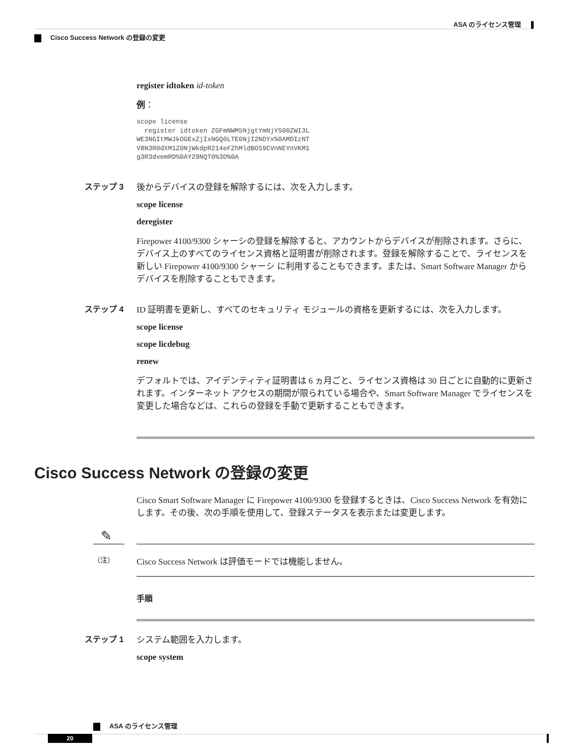ASA のライセンス管理
Cisco Success Network の登録の変更
register idtoken id-token
例：
scope license
  register idtoken ZGFmNWM5NjgtYmNjYS00ZWI3L
WE3NGItMWJkOGExZjIxNGQ0LTE0NjI2NDYx%0AMDIzNT
V8N3R0dXM1Z0NjWkdpR214eFZhMldBOS9CVnNEYnVKM1
g3R3dvemRD%0AY29NQT0%3D%0A
ステップ 3 後からデバイスの登録を解除するには、次を入力します。
scope license
deregister
Firepower 4100/9300 シャーシの登録を解除すると、アカウントからデバイスが削除されます。さらに、デバイス上のすべてのライセンス資格と証明書が削除されます。登録を解除することで、ライセンスを新しい Firepower 4100/9300 シャーシ に利用することもできます。または、Smart Software Manager からデバイスを削除することもできます。
ステップ 4 ID 証明書を更新し、すべてのセキュリティ モジュールの資格を更新するには、次を入力します。
scope license
scope licdebug
renew
デフォルトでは、アイデンティティ証明書は 6 ヵ月ごと、ライセンス資格は 30 日ごとに自動的に更新されます。インターネット アクセスの期間が限られている場合や、Smart Software Manager でライセンスを変更した場合などは、これらの登録を手動で更新することもできます。
Cisco Success Network の登録の変更
Cisco Smart Software Manager に Firepower 4100/9300 を登録するときは、Cisco Success Network を有効にします。その後、次の手順を使用して、登録ステータスを表示または変更します。
✎
（注）
Cisco Success Network は評価モードでは機能しません。
手順
ステップ 1 システム範囲を入力します。
scope system
ASA のライセンス管理
20